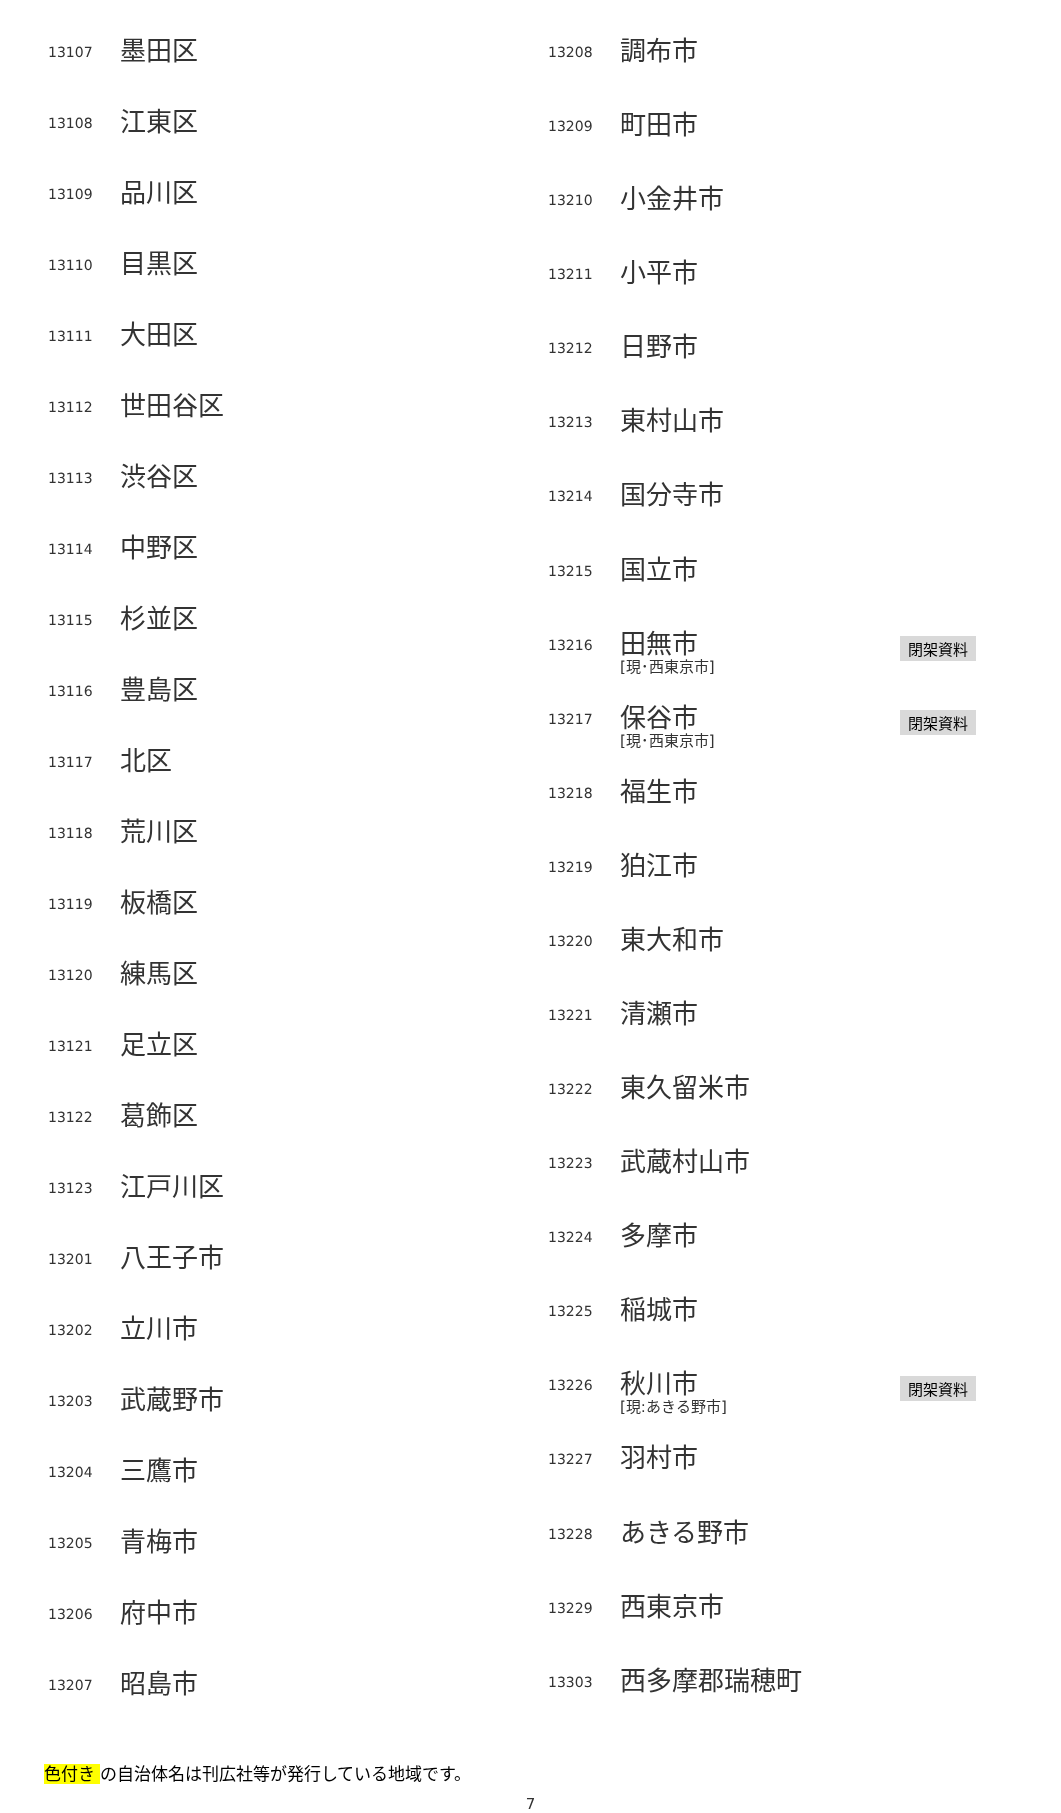| 13107 | 墨田区 |
| 13108 | 江東区 |
| 13109 | 品川区 |
| 13110 | 目黒区 |
| 13111 | 大田区 |
| 13112 | 世田谷区 |
| 13113 | 渋谷区 |
| 13114 | 中野区 |
| 13115 | 杉並区 |
| 13116 | 豊島区 |
| 13117 | 北区 |
| 13118 | 荒川区 |
| 13119 | 板橋区 |
| 13120 | 練馬区 |
| 13121 | 足立区 |
| 13122 | 葛飾区 |
| 13123 | 江戸川区 |
| 13201 | 八王子市 |
| 13202 | 立川市 |
| 13203 | 武蔵野市 |
| 13204 | 三鷹市 |
| 13205 | 青梅市 |
| 13206 | 府中市 |
| 13207 | 昭島市 |
| 13208 | 調布市 | |
| 13209 | 町田市 | |
| 13210 | 小金井市 | |
| 13211 | 小平市 | |
| 13212 | 日野市 | |
| 13213 | 東村山市 | |
| 13214 | 国分寺市 | |
| 13215 | 国立市 | |
| 13216 | 田無市 [現･西東京市] | 閉架資料 |
| 13217 | 保谷市 [現･西東京市] | 閉架資料 |
| 13218 | 福生市 | |
| 13219 | 狛江市 | |
| 13220 | 東大和市 | |
| 13221 | 清瀬市 | |
| 13222 | 東久留米市 | |
| 13223 | 武蔵村山市 | |
| 13224 | 多摩市 | |
| 13225 | 稲城市 | |
| 13226 | 秋川市 [現:あきる野市] | 閉架資料 |
| 13227 | 羽村市 | |
| 13228 | あきる野市 | |
| 13229 | 西東京市 | |
| 13303 | 西多摩郡瑞穂町 | |
色付き の自治体名は刊広社等が発行している地域です。
7